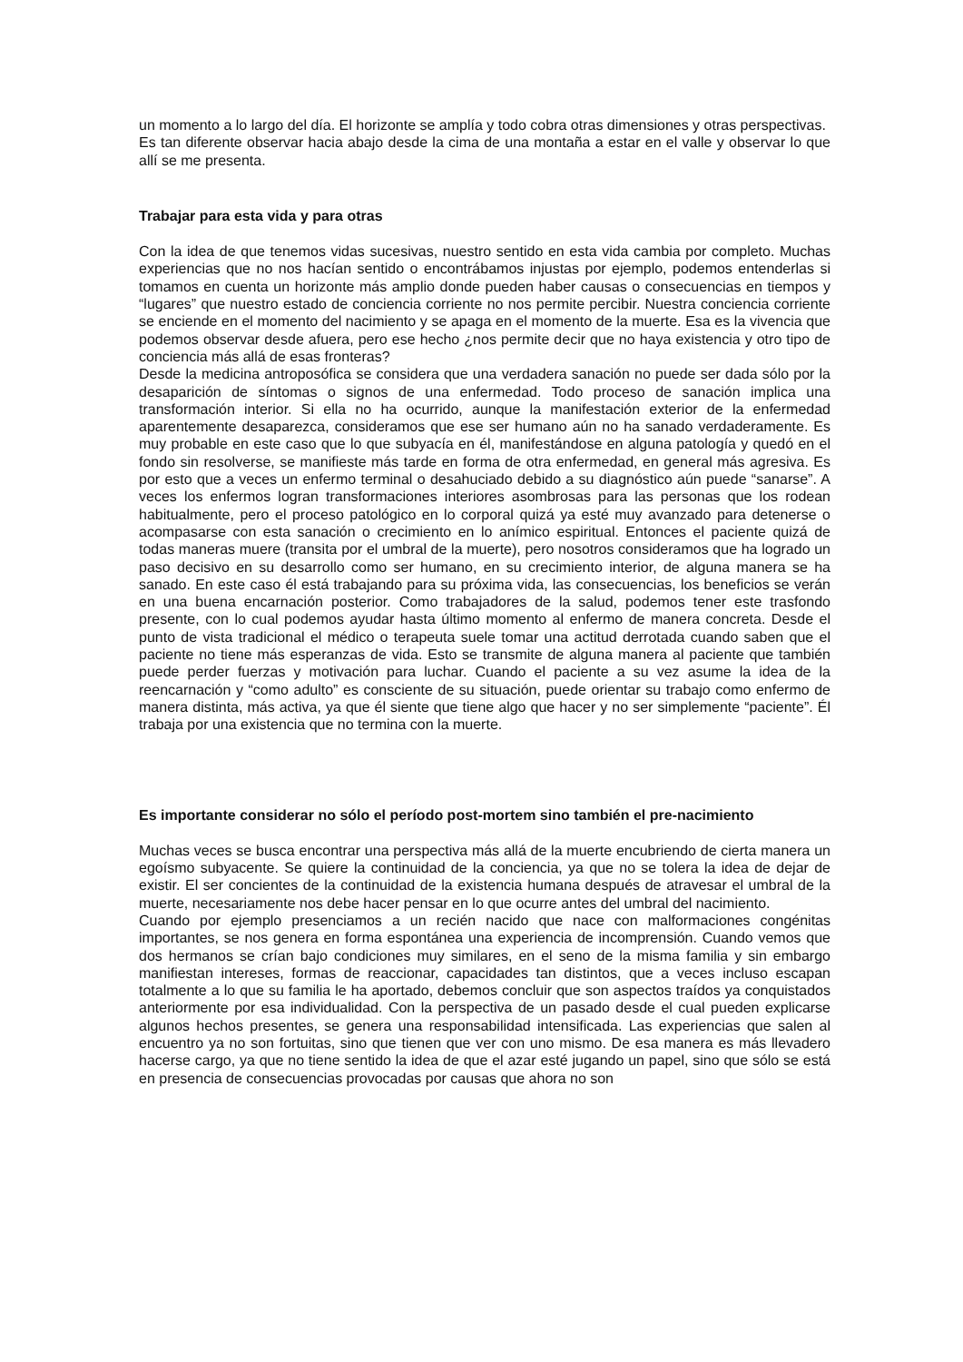un momento a lo largo del día. El horizonte se amplía y todo cobra otras dimensiones y otras perspectivas.
Es tan diferente observar hacia abajo desde la cima de una montaña a estar en el valle y observar lo que allí se me presenta.
Trabajar para esta vida y para otras
Con la idea de que tenemos vidas sucesivas, nuestro sentido en esta vida cambia por completo. Muchas experiencias que no nos hacían sentido o encontrábamos injustas por ejemplo, podemos entenderlas si tomamos en cuenta un horizonte más amplio donde pueden haber causas o consecuencias en tiempos y “lugares” que nuestro estado de conciencia corriente no nos permite percibir. Nuestra conciencia corriente se enciende en el momento del nacimiento y se apaga en el momento de la muerte. Esa es la vivencia que podemos observar desde afuera, pero ese hecho ¿nos permite decir que no haya existencia y otro tipo de conciencia más allá de esas fronteras?
Desde la medicina antroposófica se considera que una verdadera sanación no puede ser dada sólo por la desaparición de síntomas o signos de una enfermedad. Todo proceso de sanación implica una transformación interior. Si ella no ha ocurrido, aunque la manifestación exterior de la enfermedad aparentemente desaparezca, consideramos que ese ser humano aún no ha sanado verdaderamente. Es muy probable en este caso que lo que subyacía en él, manifestándose en alguna patología y quedó en el fondo sin resolverse, se manifieste más tarde en forma de otra enfermedad, en general más agresiva. Es por esto que a veces un enfermo terminal o desahuciado debido a su diagnóstico aún puede “sanarse”. A veces los enfermos logran transformaciones interiores asombrosas para las personas que los rodean habitualmente, pero el proceso patológico en lo corporal quizá ya esté muy avanzado para detenerse o acompasarse con esta sanación o crecimiento en lo anímico espiritual. Entonces el paciente quizá de todas maneras muere (transita por el umbral de la muerte), pero nosotros consideramos que ha logrado un paso decisivo en su desarrollo como ser humano, en su crecimiento interior, de alguna manera se ha sanado. En este caso él está trabajando para su próxima vida, las consecuencias, los beneficios se verán en una buena encarnación posterior. Como trabajadores de la salud, podemos tener este trasfondo presente, con lo cual podemos ayudar hasta último momento al enfermo de manera concreta. Desde el punto de vista tradicional el médico o terapeuta suele tomar una actitud derrotada cuando saben que el paciente no tiene más esperanzas de vida. Esto se transmite de alguna manera al paciente que también puede perder fuerzas y motivación para luchar. Cuando el paciente a su vez asume la idea de la reencarnación y “como adulto” es consciente de su situación, puede orientar su trabajo como enfermo de manera distinta, más activa, ya que él siente que tiene algo que hacer y no ser simplemente “paciente”. Él trabaja por una existencia que no termina con la muerte.
Es importante considerar no sólo el período post-mortem sino también el pre-nacimiento
Muchas veces se busca encontrar una perspectiva más allá de la muerte encubriendo de cierta manera un egoísmo subyacente. Se quiere la continuidad de la conciencia, ya que no se tolera la idea de dejar de existir. El ser concientes de la continuidad de la existencia humana después de atravesar el umbral de la muerte, necesariamente nos debe hacer pensar en lo que ocurre antes del umbral del nacimiento.
Cuando por ejemplo presenciamos a un recién nacido que nace con malformaciones congénitas importantes, se nos genera en forma espontánea una experiencia de incomprensión. Cuando vemos que dos hermanos se crían bajo condiciones muy similares, en el seno de la misma familia y sin embargo manifiestan intereses, formas de reaccionar, capacidades tan distintos, que a veces incluso escapan totalmente a lo que su familia le ha aportado, debemos concluir que son aspectos traídos ya conquistados anteriormente por esa individualidad. Con la perspectiva de un pasado desde el cual pueden explicarse algunos hechos presentes, se genera una responsabilidad intensificada. Las experiencias que salen al encuentro ya no son fortuitas, sino que tienen que ver con uno mismo. De esa manera es más llevadero hacerse cargo, ya que no tiene sentido la idea de que el azar esté jugando un papel, sino que sólo se está en presencia de consecuencias provocadas por causas que ahora no son